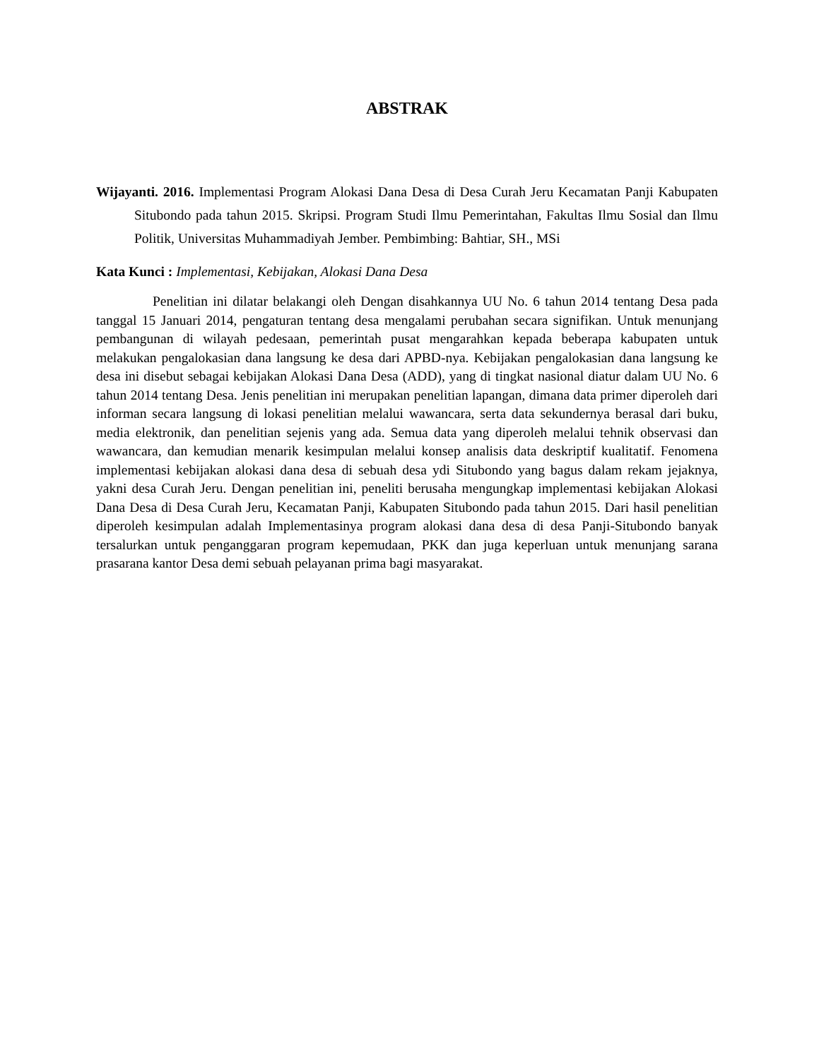ABSTRAK
Wijayanti. 2016. Implementasi Program Alokasi Dana Desa di Desa Curah Jeru Kecamatan Panji Kabupaten Situbondo pada tahun 2015. Skripsi. Program Studi Ilmu Pemerintahan, Fakultas Ilmu Sosial dan Ilmu Politik, Universitas Muhammadiyah Jember. Pembimbing: Bahtiar, SH., MSi
Kata Kunci : Implementasi, Kebijakan, Alokasi Dana Desa
Penelitian ini dilatar belakangi oleh Dengan disahkannya UU No. 6 tahun 2014 tentang Desa pada tanggal 15 Januari 2014, pengaturan tentang desa mengalami perubahan secara signifikan. Untuk menunjang pembangunan di wilayah pedesaan, pemerintah pusat mengarahkan kepada beberapa kabupaten untuk melakukan pengalokasian dana langsung ke desa dari APBD-nya. Kebijakan pengalokasian dana langsung ke desa ini disebut sebagai kebijakan Alokasi Dana Desa (ADD), yang di tingkat nasional diatur dalam UU No. 6 tahun 2014 tentang Desa. Jenis penelitian ini merupakan penelitian lapangan, dimana data primer diperoleh dari informan secara langsung di lokasi penelitian melalui wawancara, serta data sekundernya berasal dari buku, media elektronik, dan penelitian sejenis yang ada. Semua data yang diperoleh melalui tehnik observasi dan wawancara, dan kemudian menarik kesimpulan melalui konsep analisis data deskriptif kualitatif. Fenomena implementasi kebijakan alokasi dana desa di sebuah desa ydi Situbondo yang bagus dalam rekam jejaknya, yakni desa Curah Jeru. Dengan penelitian ini, peneliti berusaha mengungkap implementasi kebijakan Alokasi Dana Desa di Desa Curah Jeru, Kecamatan Panji, Kabupaten Situbondo pada tahun 2015. Dari hasil penelitian diperoleh kesimpulan adalah Implementasinya program alokasi dana desa di desa Panji-Situbondo banyak tersalurkan untuk penganggaran program kepemudaan, PKK dan juga keperluan untuk menunjang sarana prasarana kantor Desa demi sebuah pelayanan prima bagi masyarakat.